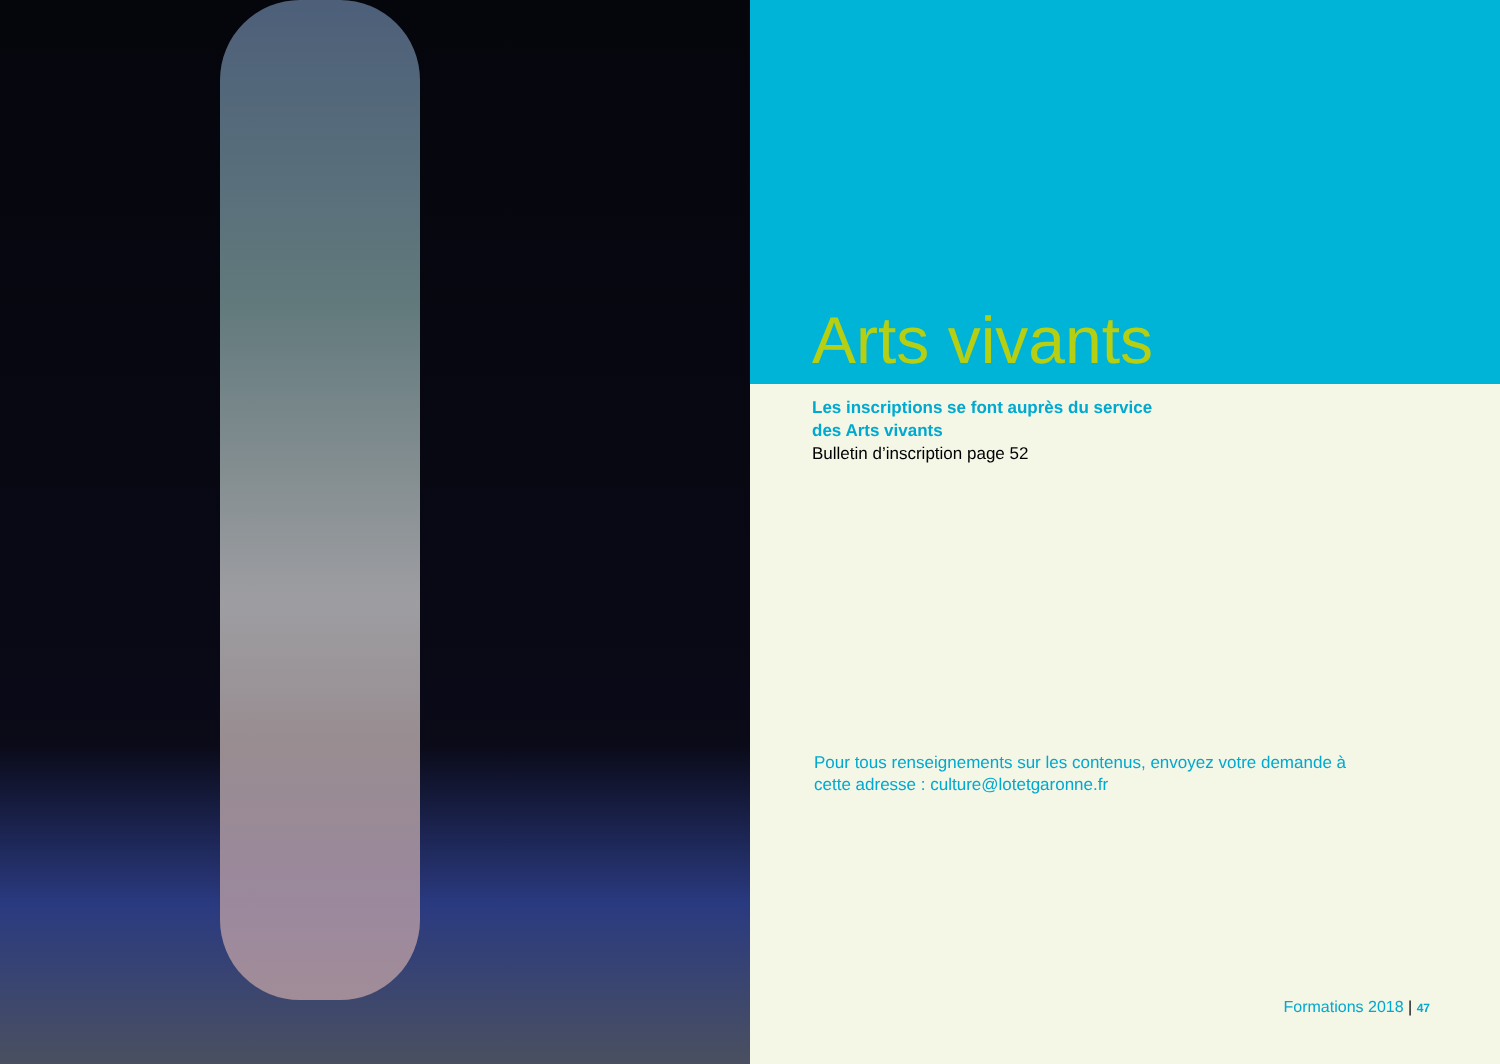Arts vivants
Les inscriptions se font auprès du service
des Arts vivants
Bulletin d’inscription page 52
Pour tous renseignements sur les contenus, envoyez votre demande à cette adresse : culture@lotetgaronne.fr
Formations 2018 | 47